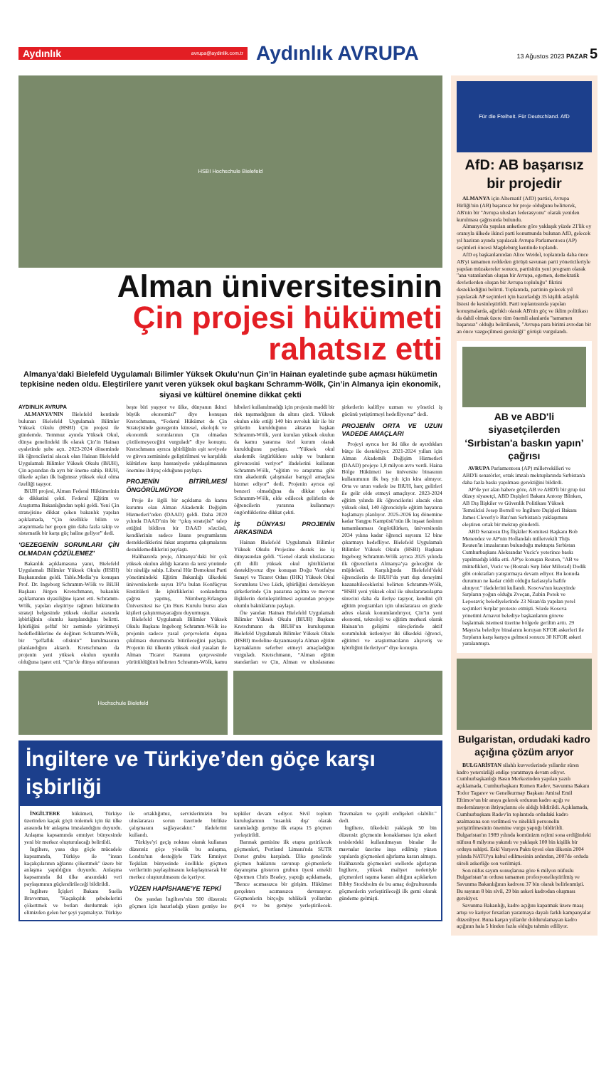Aydınlık avrupa@aydinlik.com.tr
Aydınlık AVRUPA
13 Ağustos 2023 PAZAR 5
HSBI Hochschule Bielefeld
Alman üniversitesinin
Çin projesi hükümeti rahatsız etti
Almanya’daki Bielefeld Uygulamalı Bilimler Yüksek Okulu’nun Çin’in Hainan eyaletinde şube açması hükümetin tepkisine neden oldu. Eleştirilere yanıt veren yüksek okul başkanı Schramm-Wölk, Çin’in Almanya için ekonomik, siyasi ve kültürel önemine dikkat çekti
AYDINLIK AVRUPA
ALMANYA’NIN Bielefeld kentinde bulunan Bielefeld Uygulamalı Bilimler Yüksek Okulu (HSBI) Çin projesi ile gündemde. Temmuz ayında Yüksek Okul, dünya genelindeki ilk olarak Çin’in Hainan eyaletinde şube açtı. 2023-2024 döneminde ilk öğrencilerini alacak olan Hainan Bielefeld Uygulamalı Bilimler Yüksek Okulu (BiUH), Çin açısından da ayrı bir öneme sahip. BiUH, ülkede açılan ilk bağımsız yüksek okul olma özelliği taşıyor.
BiUH projesi, Alman Federal Hükümetinin de dikkatini çekti. Federal Eğitim ve Araştırma Bakanlığından tepki geldi. Yeni Çin stratejisine dikkat çeken bakanlık yapılan açıklamada, “Çin özellikle bilim ve araştırmada her geçen gün daha fazla rakip ve sistematik bir karşı güç haline geliyor” dedi.
‘GEZEGENİN SORUNLARI ÇİN OLMADAN ÇÖZÜLEMEZ’
Bakanlık açıklamasına yanıt, Bielefeld Uygulamalı Bilimler Yüksek Okulu (HSBI) Başkanından geldi. Table.Media’ya konuşan Prof. Dr. Ingeborg Schramm-Wölk ve BiUH Başkanı Jürgen Kretschmann, bakanlık açıklamanın siyasiliğine işaret etti. Schramm-Wölk, yapılan eleştiriye rağmen hükümetin strateji belgesinde yüksek okullar arasında işbirliğinin olumlu karşılandığını belirtti. İşbirliğini şeffaf bir zeminde yürütmeyi hedeflediklerine de değinen Schramm-Wölk, bir “şeffaflık ofisinin” kurulmasının planlandığını aktardı. Kretschmann da projenin yeni yüksek okulun uyumlu olduğuna işaret etti. “Çin’de dünya nüfusunun beşte biri yaşıyor ve ülke, dünyanın ikinci büyük ekonomisi” diye konuşan Kretschmann, “Federal Hükümet de Çin Stratejisinde gezegenin küresel, ekolojik ve ekonomik sorunlarının Çin olmadan çözülemeyeceğini vurguladı” diye konuştu. Kretschmann ayrıca işbirliğinin eşit seviyede ve güven zemininde geliştirilmesi ve karşılıklı kültürlere karşı hassasiyetle yaklaşılmasının önemine ihtiyaç olduğunu paylaştı.
PROJENİN BİTİRİLMESİ ÖNGÖRÜLMÜYOR
Proje ile ilgili bir açıklama da kamu kurumu olan Alman Akademik Değişim Hizmetleri’nden (DAAD) geldi. Daha 2020 yılında DAAD’nin bir “çıkış stratejisi” talep ettiğini bildiren bir DAAD sözcüsü, kendilerinin sadece lisans programlarını desteklediklerini fakat araştırma çalışmalarını desteklemediklerini paylaştı.
Halihazırda proje, Almanya’daki bir çok yüksek okulun aldığı kararın da tersi yönünde bir niteliğe sahip. Liberal Hür Demokrat Parti yönetimindeki Eğitim Bakanlığı ülkedeki üniversitelerde sayısı 19’u bulan Konfüçyus Enstitüleri ile işbirliklerini sonlandırma çağrısı yapmış, Nürnberg-Erlangen Üniversitesi ise Çin Burs Kurulu bursu alan kişileri çalıştırmayacağını duyurmuştu.
Bielefeld Uygulamalı Bilimler Yüksek Okulu Başkanı Ingeborg Schramm-Wölk ise projenin sadece yasal çerçevelerin dışına çıkılması durumunda bitirileceğini paylaştı. Projenin iki ülkenin yüksek okul yasaları ile Alman Ticaret Kanunu çerçevesinde yürütüldüğünü belirten Schramm-Wölk, kamu hibeleri kullanılmadığı için projenin maddi bir risk taşımadığının da altını çizdi. Yüksek okulun elde ettiği 140 bin avroluk kâr ile bir şirketin kurulduğunu aktaran başkan Schramm-Wölk, yeni kurulan yüksek okulun da kamu yararına özel kurum olarak kurulduğunu paylaştı. “Yüksek okul akademik özgürlüklere sahip ve bunların güvencesini veriyor” ifadelerini kullanan Schramm-Wölk, “eğitim ve araştırma gibi tüm akademik çalışmalar barışçıl amaçlara hizmet ediyor” dedi. Projenin ayrıca eşi benzeri olmadığına da dikkat çeken Schramm-Wölk, elde edilecek gelirlerin de öğrencilerin yararına kullanmayı öngördüklerine dikkat çekti.
İŞ DÜNYASI PROJENİN ARKASINDA
Hainan Bielefeld Uygulamalı Bilimler Yüksek Okulu Projesine destek ise iş dünyasından geldi. “Genel olarak uluslararası çift dilli yüksek okul işbirliklerini destekliyoruz diye konuşan Doğu Vestfalya Sanayi ve Ticaret Odası (IHK) Yüksek Okul Sorumlusu Uwe Lück, işbirliğini destekleyen şirketlerinde Çin pazarına açılma ve mevcut ilişkilerin derinleştirilmesi açısından projeye olumlu baktıklarını paylaştı.
Öte yandan Hainan Bielefeld Uygulamalı Bilimler Yüksek Okulu (BIUH) Başkanı Kretschmann da BIUH’un kuruluşunun Bielefeld Uygulamalı Bilimler Yüksek Okulu (HSBI) modeline dayanmasıyla Alman eğitim kaynaklarını seferber etmeyi amaçladığını vurguladı. Kretschmann, “Alman eğitim standartları ve Çin, Alman ve uluslararası şirketlerin kalifiye uzman ve yönetici iş gücünü yetiştirmeyi hedefliyoruz” dedi.
PROJENİN ORTA VE UZUN VADEDE AMAÇLARI
Projeyi ayrıca her iki ülke de ayırdıkları bütçe ile destekliyor. 2021-2024 yılları için Alman Akademik Değişim Hizmetleri (DAAD) projeye 1,8 milyon avro verdi. Haina Bölge Hükümeti ise üniversite binasının kullanımının ilk beş yılı için kira almıyor. Orta ve uzun vadede ise BiUH, harç gelirleri ile gelir elde etmeyi amaçlıyor. 2023-2024 eğitim yılında ilk öğrencilerini alacak olan yüksek okul, 140 öğrencisiyle eğitim hayatına başlamayı planlıyor. 2025-2026 kış dönemine kadar Yangpu Kampüsü’nün ilk inşaat faslının tamamlanması öngörülürken, üniversitenin 2034 yılına kadar öğrenci sayısını 12 bine çıkarmayı hedefliyor. Bielefeld Uygulamalı Bilimler Yüksek Okulu (HSBI) Başkanı Ingeborg Schramm-Wölk ayrıca 2025 yılında ilk öğrencilerin Almanya’ya geleceğini de müjdeledi. Karşılığında Bielefeld’deki öğrencilerin de BiUH’da yurt dışı deneyimi kazanabileceklerini belirten Schramm-Wölk, “HSBI yeni yüksek okul ile uluslararasılaşma sürecini daha da ileriye taşıyor, kendini çift eğitim programları için uluslararası en gözde adres olarak konumlandırıyor, Çin’in yeni ekonomi, teknoloji ve eğitim merkezi olarak Hainan’ın gelişimi süreçlerinde aktif sorumluluk üstleniyor iki ülkedeki öğrenci, eğitimci ve araştırmacıların alışveriş ve işbirliğini ilerletiyor” diye konuştu.
Hochschule Bielefeld
İngiltere ve Türkiye’den göçe karşı işbirliği
İNGİLTERE hükümeti, Türkiye üzerinden kaçak göçü önlemek için iki ülke arasında bir anlaşma imzalandığını duyurdu. Anlaşma kapsamında emniyet bünyesinde yeni bir merkez oluşturulacağı belirtildi.
İngiltere, yasa dışı göçle mücadele kapsamında, Türkiye ile "insan kaçakçılarının ağlarını çökertmek" üzere bir anlaşma yapıldığını duyurdu. Anlaşma kapsamında iki ülke arasındaki veri paylaşımının güçlendirileceği bildirildi.
İngiltere İçişleri Bakanı Suella Braverman, "Kaçakçılık şebekelerini çökertmek ve botları durdurmak için elimizden gelen her şeyi yapmalıyız. Türkiye ile ortaklığımız, servislerimizin bu uluslararası sorun üzerinde birlikte çalışmasını sağlayacaktır." ifadelerini kullandı.
Türkiye'yi geçiş noktası olarak kullanan düzensiz göçe yönelik bu anlaşma, Londra'nın desteğiyle Türk Emniyet Teşkilatı bünyesinde özellikle göçmen verilerinin paylaşılmasını kolaylaştıracak bir merkez oluşturulmasını da içeriyor.
YÜZEN HAPİSHANE'YE TEPKİ
Öte yandan İngiltere'nin 500 düzensiz göçmen için hazırladığı yüzen gemiye ise tepkiler devam ediyor. Sivil toplum kuruluşlarının 'insanlık dışı' olarak tanımladığı gemiye ilk etapta 15 göçmen yerleştirildi.
Barınak gemisine ilk etapta getirilecek göçmenleri, Portland Limanı'nda SUTR Dorset grubu karşıladı. Ülke genelinde göçmen haklarını savunup göçmenlerle dayanışma gösteren grubun üyesi emekli öğretmen Chris Bradey, yaptığı açıklamada, "Bence acımasızca bir girişim. Hükümet gerçekten acımasızca davranıyor. Göçmenlerin birçoğu tehlikeli yollardan geçti ve bu gemiye yerleştirilecek. Travmaları ve çeşitli endişeleri olabilir." dedi.
İngiltere, ülkedeki yaklaşık 50 bin düzensiz göçmenin konaklaması için askeri tesislerdeki kullanılmayan binalar ile mavnalar üzerine inşa edilmiş yüzen yapılarda göçmenleri ağırlama kararı almıştı. Halihazırda göçmenleri otellerde ağırlayan İngiltere, yüksek maliyet nedeniyle göçmenleri taşıma kararı aldığını açıklarken Bibby Stockholm de bu amaç doğrultusunda göçmenlerin yerleştirileceği ilk gemi olarak gündeme gelmişti.
Für die Freiheit. Für Deutschland. AfD
AfD: AB başarısız bir projedir
ALMANYA için Alternatif (AfD) partisi, Avrupa Birliği'nin (AB) başarısız bir proje olduğunu belirterek, AB'nin bir "Avrupa ulusları federasyonu" olarak yeniden kurulması çağrısında bulundu.
Almanya'da yapılan anketlere göre yaklaşık yüzde 21'lik oy oranıyla ülkede ikinci parti konumunda bulunan AfD, gelecek yıl haziran ayında yapılacak Avrupa Parlamentosu (AP) seçimleri öncesi Magdeburg kentinde toplandı.
AfD eş başkanlarından Alice Weidel, toplantıda daha önce AB'yi tamamen reddeden görüşü savunan parti yöneticileriyle yapılan müzakereler sonucu, partisinin yeni program olarak "ana vatanlardan oluşan bir Avrupa, egemen, demokratik devletlerden oluşan bir Avrupa topluluğu" fikrini desteklediğini belirtti. Toplantıda, partinin gelecek yıl yapılacak AP seçimleri için hazırladığı 35 kişilik adaylık listesi de kesinleştirildi. Parti toplantısında yapılan konuşmalarda, ağırlıklı olarak AB'nin göç ve iklim politikası da dahil olmak üzere tüm önemli alanlarda "tamamen başarısız" olduğu belirtilerek, "Avrupa para birimi avrodan bir an önce vazgeçilmesi gerektiği" görüşü vurgulandı.
AB ve ABD'li siyasetçilerden ‘Sırbistan'a baskın yapın’ çağrısı
AVRUPA Parlamentosu (AP) milletvekilleri ve ABD'li senatörler, ortak imzalı mektuplarında Sırbistan'a daha fazla baskı yapılması gerektiğini bildirdi.
AP'de yer alan habere göre, AB ve ABD'li bir grup üst düzey siyasetçi, ABD Dışişleri Bakanı Antony Blinken, AB Dış İlişkiler ve Güvenlik Politikası Yüksek Temsilcisi Josep Borrell ve İngiltere Dışişleri Bakanı James Cleverly'e Batı'nın Sırbistan'a yaklaşımını eleştiren ortak bir mektup gönderdi.
ABD Senatosu Dış İlişkiler Komitesi Başkanı Bob Menendez ve AP'nin Hollandalı milletvekili Thijs Reuten'in imzalarının bulunduğu mektupta Sırbistan Cumhurbaşkanı Aleksandar Vucic'e yeterince baskı yapılmadığı iddia etti. AP'ye konuşan Reuten, "AB ve müttefikleri, Vucic ve (Bosnalı Sırp lider Milorad) Dodik gibi otokratları yatıştırmaya devam ediyor. Bu konuda durumun ne kadar ciddi olduğu fazlasıyla hafife alınıyor." ifadelerini kullandı. Kosova'nın kuzeyinde Sırpların yoğun olduğu Zveçan, Zubin Potok ve Leposaviç belediyelerinde 23 Nisan'da yapılan yerel seçimleri Sırplar protesto etmişti. Sözde Kosova yönetimi Arnavut belediye başkanlarını göreve başlatmak istemesi üzerine bölgede gerilim arttı. 29 Mayıs'ta belediye binalarını koruyan KFOR askerleri ile Sırpların karşı karşıya gelmesi sonucu 30 KFOR askeri yaralanmıştı.
Bulgaristan, ordudaki kadro açığına çözüm arıyor
BULGARİSTAN silahlı kuvvetlerinde yıllardır süren kadro yetersizliği endişe yaratmaya devam ediyor. Cumhurbaşkanlığı Basın Merkezinden yapılan yazılı açıklamada, Cumhurbaşkanı Rumen Radev, Savunma Bakanı Todor Tagarev ve Genelkurmay Başkanı Amiral Emil Eftimov'un bir araya gelerek ordunun kadro açığı ve modernizasyon ihtiyaçlarını ele aldığı bildirildi. Açıklamada, Cumhurbaşkanı Radev'in toplantıda ordudaki kadro azalmasına son verilmesi ve nitelikli personelin yetiştirilmesinin önemine vurgu yaptığı bildirildi. Bulgaristan'ın 1989 yılında komünizm rejimi sona erdiğindeki nüfusu 8 milyona yakındı ve yaklaşık 100 bin kişilik bir orduya sahipti. Eski Varşova Paktı üyesi olan ülkenin 2004 yılında NATO'ya kabul edilmesinin ardından, 2007de orduda süreli askerliğe son verilmişti.
Son nüfus sayım sonuçlarına göre 6 milyon nüfuslu Bulgaristan’ın ordusu tamamen profesyonelleştirilmiş ve Savunma Bakanlığının kadrosu 37 bin olarak belirlenmişti. Bu sayının 8 bin sivil, 29 bin askeri kadrodan oluşması gerekiyor.
Savunma Bakanlığı, kadro açığını kapatmak üzere maaş artışı ve kariyer fırsatları yaratmaya dayalı farklı kampanyalar düzenliyor. Buna karşın yıllardır doldurulamayan kadro açığının hala 5 binden fazla olduğu tahmin ediliyor.